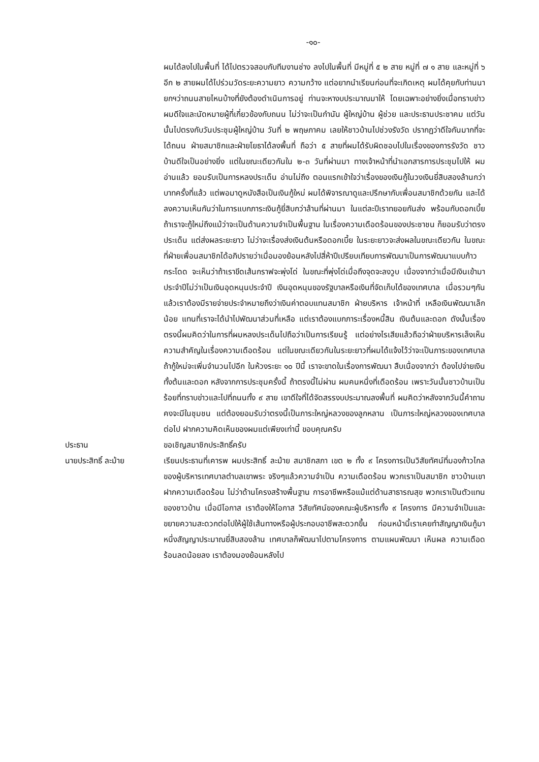-๑๐-
ผมได้ลงไปในพื้นที่ ได้ไปตรวจสอบกับทีมงานช่าง ลงไปในพื้นที่ มีหมู่ที่ ๕ ๒ สาย หมู่ที่ ๗ ๑ สาย และหมู่ที่ ๖ อีก ๒ สายผมได้ไปร่วมวัดระยะความยาว ความกว้าง แต่อยากนำเรียนก่อนที่จะเกิดเหตุ ผมได้คุยกับท่านนายกฯว่าถนนสายไหนบ้างที่ยังต้องดำเนินการอยู่ ท่านจะหางบประมาณมาให้ โดยเฉพาะอย่างยิ่งเมื่อทราบข่าวผมดีใจและนัดหมายผู้ที่เกี่ยวข้องกับถนน ไม่ว่าจะเป็นกำนัน ผู้ใหญ่บ้าน ผู้ช่วย และประธานประชาคม แต่วันนั้นไปตรงกับวันประชุมผู้ใหญ่บ้าน วันที่ ๒ พฤษภาคม เลยให้ชาวบ้านไปช่วงรังวัด ปรากฏว่าดีใจกันมากที่จะได้ถนน ฝ่ายสมาชิกและฝ่ายโยธาได้ลงพื้นที่ ถือว่า ๕ สายที่ผมได้รับผิดชอบไปในเรื่องของการรังวัด ชาวบ้านดีใจเป็นอย่างยิ่ง แต่ในขณะเดียวกันใน ๒-๓ วันที่ผ่านมา ทางเจ้าหน้าที่นำเอกสารการประชุมไปให้ ผมอ่านแล้ว ยอมรับเป็นการหลงประเด็น อ่านไม่ถึง ตอนแรกเข้าใจว่าเรื่องของเงินกู้ในวงเงินยี่สิบสองล้านกว่าบาทครั้งที่แล้ว แต่พอมาดูหนังสือเป็นเงินกู้ใหม่ ผมได้พิจารณาดูและปรึกษากับเพื่อนสมาชิกด้วยกัน และได้ลงความเห็นกันว่าในการแบกภาระเงินกู้ยี่สิบกว่าล้านที่ผ่านมา ในแต่ละปีเราทยอยกันส่ง พร้อมกับดอกเบี้ย ถ้าเราจะกู้ใหม่ถึงแม้ว่าจะเป็นด้านความจำเป็นพื้นฐาน ในเรื่องความเดือดร้อนของประชาชน ก็ยอมรับว่าตรงประเด็น แต่ส่งผลระยะยาว ไม่ว่าจะเรื่องส่งเงินต้นหรือดอกเบี้ย ในระยะยาวจะส่งผลในขณะเดียวกัน ในขณะที่ฝ่ายเพื่อนสมาชิกได้อภิปรายว่าเมื่อมองย้อนหลังไปสี่ห้าปีเปรียบเทียบการพัฒนาเป็นการพัฒนาแบบก้าวกระโดด จะเห็นว่าถ้าเราขีดเส้นกราฟจะพุ่งโด่ ในขณะที่พุ่งโด่เมื่อถึงจุดจะลงวูบ เนื่องจากว่าเมื่อมีเงินเข้ามาประจำปีไม่ว่าเป็นเงินอุดหนุนประจำปี เงินอุดหนุนของรัฐบาลหรือเงินที่จัดเก็บได้ของเทศบาล เมื่อรวมๆกันแล้วเราต้องมีรายจ่ายประจำหมายถึงว่าเงินค่าตอบแทนสมาชิก ฝ่ายบริหาร เจ้าหน้าที่ เหลือเงินพัฒนาเล็กน้อย แทนที่เราจะได้นำไปพัฒนาส่วนที่เหลือ แต่เราต้องแบกภาระเรื่องหนี้สิน เงินต้นและดอก ดังนั้นเรื่องตรงนี้ผมคิดว่าในการที่ผมหลงประเด็นไปถือว่าเป็นการเรียนรู้ แต่อย่างไรเสียแล้วถือว่าฝ่ายบริหารเล็งเห็นความสำคัญในเรื่องความเดือดร้อน แต่ในขณะเดียวกันในระยะยาวที่ผมได้แจ้งไว้ว่าจะเป็นภาระของเทศบาล ถ้ากู้ใหม่จะเพิ่มจำนวนไปอีก ในห้วงระยะ ๑๐ ปีนี้ เราจะขาดในเรื่องการพัฒนา สืบเนื่องจากว่า ต้องไปจ่ายเงินทั้งต้นและดอก หลังจากการประชุมครั้งนี้ ถ้าตรงนี้ไม่ผ่าน ผมคนหนึ่งที่เดือดร้อน เพราะวันนั้นชาวบ้านเป็นร้อยที่ทราบข่าวและไปที่ถนนทั้ง ๙ สาย เขาดีใจที่ได้จัดสรรงบประมาณลงพื้นที่ ผมคิดว่าหลังจากวันนี้คำถามคงจะมีในชุมชน แต่ต้องยอมรับว่าตรงนี้เป็นภาระใหญ่หลวงของลูกหลาน เป็นภาระใหญ่หลวงของเทศบาลต่อไป ฝากความคิดเห็นของผมแต่เพียงเท่านี้ ขอบคุณครับ
ประธาน ขอเชิญสมาชิกประสิทธิ์ครับ
นายประสิทธิ์ ละม้าย เรียนประธานที่เคารพ ผมประสิทธิ์ ละม้าย สมาชิกสภา เขต ๒ ทั้ง ๙ โครงการเป็นวิสัยทัศน์ที่มองก้าวไกลของผู้บริหารเทศบาลตำบลเขาพระ จริงๆแล้วความจำเป็น ความเดือดร้อน พวกเราเป็นสมาชิก ชาวบ้านเขาฝากความเดือดร้อน ไม่ว่าด้านโครงสร้างพื้นฐาน การอาชีพหรือแม้แต่ด้านสาธารณสุข พวกเราเป็นตัวแทนของชาวบ้าน เมื่อมีโอกาส เราต้องให้โอกาส วิสัยทัศน์ของคณะผู้บริหารทั้ง ๙ โครงการ มีความจำเป็นและขยายความสะดวกต่อไปให้ผู้ใช้เส้นทางหรือผู้ประกอบอาชีพสะดวกขึ้น ก่อนหน้านี้เราเคยทำสัญญาเงินกู้มาหนึ่งสัญญาประมาณยี่สิบสองล้าน เทศบาลก็พัฒนาไปตามโครงการ ตามแผนพัฒนา เห็นผล ความเดือดร้อนลดน้อยลง เราต้องมองย้อนหลังไป